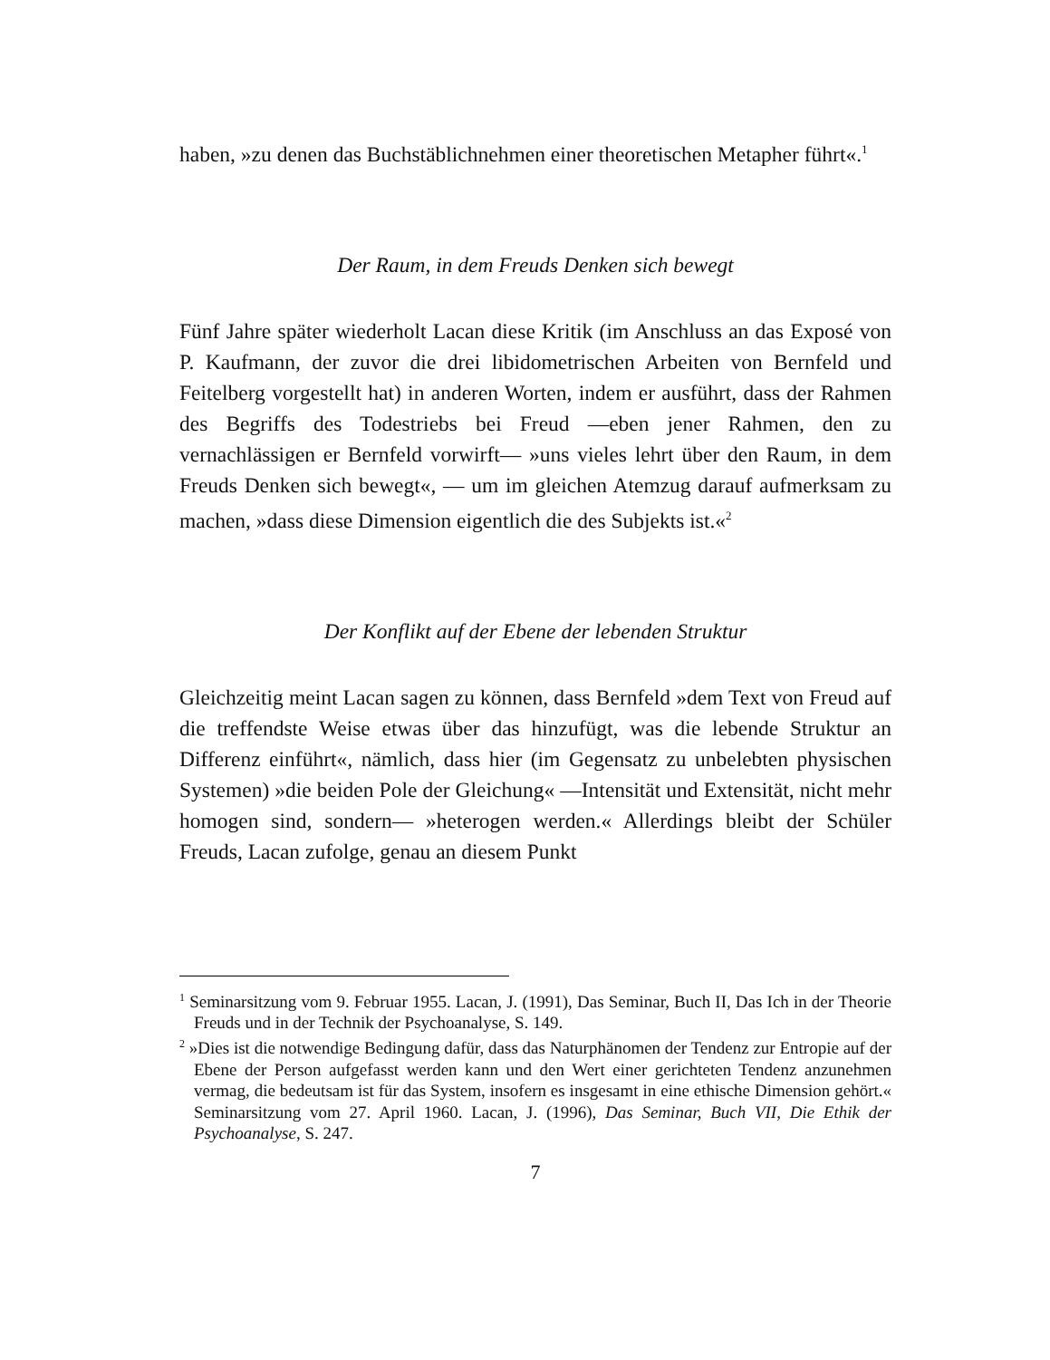haben, »zu denen das Buchstäblichnehmen einer theoretischen Metapher führt«.<sup>1</sup>
Der Raum, in dem Freuds Denken sich bewegt
Fünf Jahre später wiederholt Lacan diese Kritik (im Anschluss an das Exposé von P. Kaufmann, der zuvor die drei libidometrischen Arbeiten von Bernfeld und Feitelberg vorgestellt hat) in anderen Worten, indem er ausführt, dass der Rahmen des Begriffs des Todestriebs bei Freud —eben jener Rahmen, den zu vernachlässigen er Bernfeld vorwirft— »uns vieles lehrt über den Raum, in dem Freuds Denken sich bewegt«, — um im gleichen Atemzug darauf aufmerksam zu machen, »dass diese Dimension eigentlich die des Subjekts ist.«<sup>2</sup>
Der Konflikt auf der Ebene der lebenden Struktur
Gleichzeitig meint Lacan sagen zu können, dass Bernfeld »dem Text von Freud auf die treffendste Weise etwas über das hinzufügt, was die lebende Struktur an Differenz einführt«, nämlich, dass hier (im Gegensatz zu unbelebten physischen Systemen) »die beiden Pole der Gleichung« —Intensität und Extensität, nicht mehr homogen sind, sondern— »heterogen werden.« Allerdings bleibt der Schüler Freuds, Lacan zufolge, genau an diesem Punkt
<sup>1</sup> Seminarsitzung vom 9. Februar 1955. Lacan, J. (1991), Das Seminar, Buch II, Das Ich in der Theorie Freuds und in der Technik der Psychoanalyse, S. 149.
<sup>2</sup> »Dies ist die notwendige Bedingung dafür, dass das Naturphänomen der Tendenz zur Entropie auf der Ebene der Person aufgefasst werden kann und den Wert einer gerichteten Tendenz anzunehmen vermag, die bedeutsam ist für das System, insofern es insgesamt in eine ethische Dimension gehört.« Seminarsitzung vom 27. April 1960. Lacan, J. (1996), Das Seminar, Buch VII, Die Ethik der Psychoanalyse, S. 247.
7